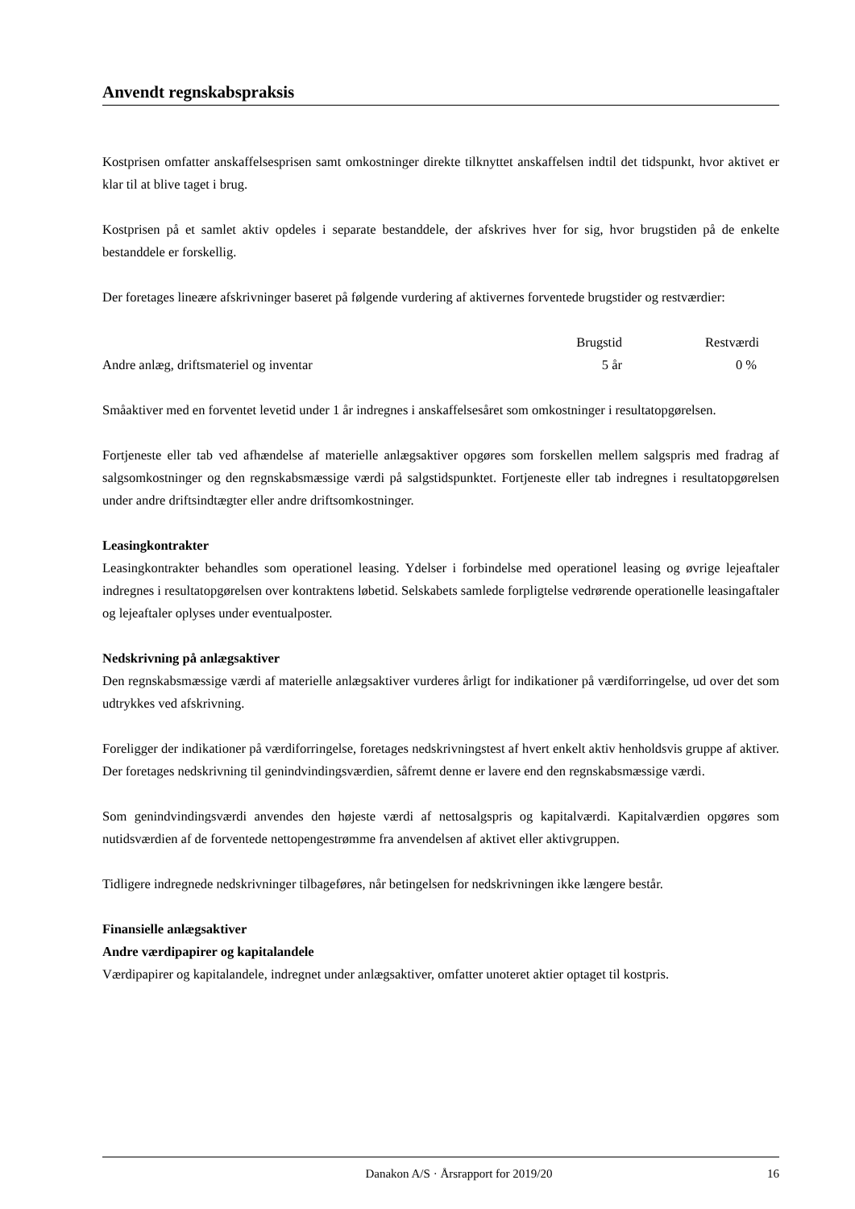Anvendt regnskabspraksis
Kostprisen omfatter anskaffelsesprisen samt omkostninger direkte tilknyttet anskaffelsen indtil det tidspunkt, hvor aktivet er klar til at blive taget i brug.
Kostprisen på et samlet aktiv opdeles i separate bestanddele, der afskrives hver for sig, hvor brugstiden på de enkelte bestanddele er forskellig.
Der foretages lineære afskrivninger baseret på følgende vurdering af aktivernes forventede brugstider og restværdier:
| | Brugstid | Restværdi |
| --- | --- | --- |
| Andre anlæg, driftsmateriel og inventar | 5 år | 0 % |
Småaktiver med en forventet levetid under 1 år indregnes i anskaffelsesåret som omkostninger i resultatopgørelsen.
Fortjeneste eller tab ved afhændelse af materielle anlægsaktiver opgøres som forskellen mellem salgspris med fradrag af salgsomkostninger og den regnskabsmæssige værdi på salgstidspunktet. Fortjeneste eller tab indregnes i resultatopgørelsen under andre driftsindtægter eller andre driftsomkostninger.
Leasingkontrakter
Leasingkontrakter behandles som operationel leasing. Ydelser i forbindelse med operationel leasing og øvrige lejeaftaler indregnes i resultatopgørelsen over kontraktens løbetid. Selskabets samlede forpligtelse vedrørende operationelle leasingaftaler og lejeaftaler oplyses under eventualposter.
Nedskrivning på anlægsaktiver
Den regnskabsmæssige værdi af materielle anlægsaktiver vurderes årligt for indikationer på værdiforringelse, ud over det som udtrykkes ved afskrivning.
Foreligger der indikationer på værdiforringelse, foretages nedskrivningstest af hvert enkelt aktiv henholdsvis gruppe af aktiver. Der foretages nedskrivning til genindvindingsværdien, såfremt denne er lavere end den regnskabsmæssige værdi.
Som genindvindingsværdi anvendes den højeste værdi af nettosalgspris og kapitalværdi. Kapitalværdien opgøres som nutidsværdien af de forventede nettopengestrømme fra anvendelsen af aktivet eller aktivgruppen.
Tidligere indregnede nedskrivninger tilbageføres, når betingelsen for nedskrivningen ikke længere består.
Finansielle anlægsaktiver
Andre værdipapirer og kapitalandele
Værdipapirer og kapitalandele, indregnet under anlægsaktiver, omfatter unoteret aktier optaget til kostpris.
Danakon A/S · Årsrapport for 2019/20 16